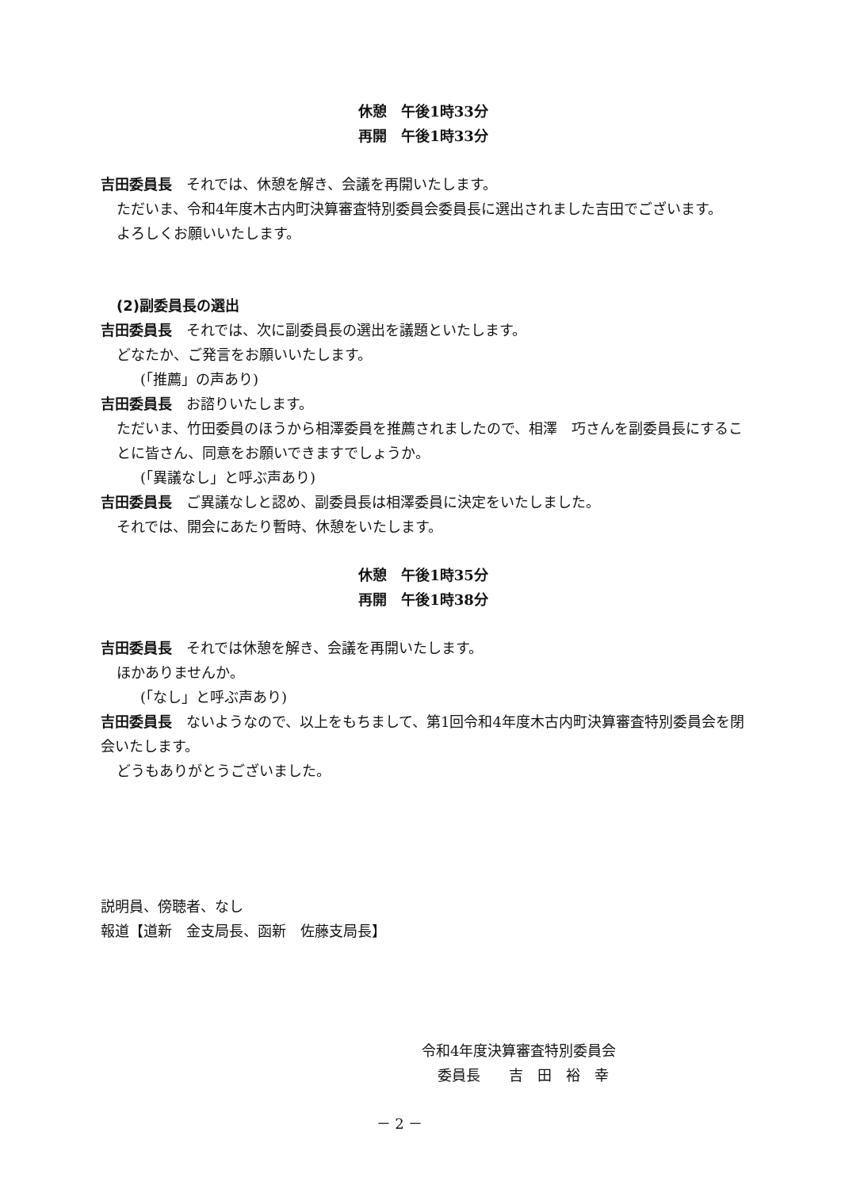休憩　午後1時33分
再開　午後1時33分
吉田委員長　それでは、休憩を解き、会議を再開いたします。
ただいま、令和4年度木古内町決算審査特別委員会委員長に選出されました吉田でございます。
よろしくお願いいたします。
(2)副委員長の選出
吉田委員長　それでは、次に副委員長の選出を議題といたします。
どなたか、ご発言をお願いいたします。
(「推薦」の声あり)
吉田委員長　お諮りいたします。
ただいま、竹田委員のほうから相澤委員を推薦されましたので、相澤　巧さんを副委員長にすることに皆さん、同意をお願いできますでしょうか。
(「異議なし」と呼ぶ声あり)
吉田委員長　ご異議なしと認め、副委員長は相澤委員に決定をいたしました。
それでは、開会にあたり暫時、休憩をいたします。
休憩　午後1時35分
再開　午後1時38分
吉田委員長　それでは休憩を解き、会議を再開いたします。
ほかありませんか。
(「なし」と呼ぶ声あり)
吉田委員長　ないようなので、以上をもちまして、第1回令和4年度木古内町決算審査特別委員会を閉会いたします。
どうもありがとうございました。
説明員、傍聴者、なし
報道【道新　金支局長、函新　佐藤支局長】
令和4年度決算審査特別委員会
委員長　　吉　田　裕　幸
－ 2 －